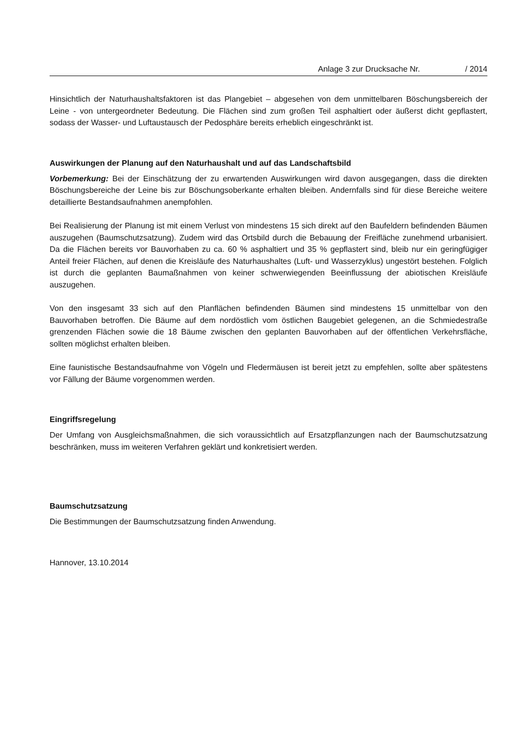Anlage 3 zur Drucksache Nr. / 2014
Hinsichtlich der Naturhaushaltsfaktoren ist das Plangebiet – abgesehen von dem unmittelbaren Böschungsbereich der Leine - von untergeordneter Bedeutung. Die Flächen sind zum großen Teil asphaltiert oder äußerst dicht gepflastert, sodass der Wasser- und Luftaustausch der Pedosphäre bereits erheblich eingeschränkt ist.
Auswirkungen der Planung auf den Naturhaushalt und auf das Landschaftsbild
Vorbemerkung: Bei der Einschätzung der zu erwartenden Auswirkungen wird davon ausgegangen, dass die direkten Böschungsbereiche der Leine bis zur Böschungsoberkante erhalten bleiben. Andernfalls sind für diese Bereiche weitere detaillierte Bestandsaufnahmen anempfohlen.
Bei Realisierung der Planung ist mit einem Verlust von mindestens 15 sich direkt auf den Baufeldern befindenden Bäumen auszugehen (Baumschutzsatzung). Zudem wird das Ortsbild durch die Bebauung der Freifläche zunehmend urbanisiert. Da die Flächen bereits vor Bauvorhaben zu ca. 60 % asphaltiert und 35 % gepflastert sind, bleib nur ein geringfügiger Anteil freier Flächen, auf denen die Kreisläufe des Naturhaushaltes (Luft- und Wasserzyklus) ungestört bestehen. Folglich ist durch die geplanten Baumaßnahmen von keiner schwerwiegenden Beeinflussung der abiotischen Kreisläufe auszugehen.
Von den insgesamt 33 sich auf den Planflächen befindenden Bäumen sind mindestens 15 unmittelbar von den Bauvorhaben betroffen. Die Bäume auf dem nordöstlich vom östlichen Baugebiet gelegenen, an die Schmiedestraße grenzenden Flächen sowie die 18 Bäume zwischen den geplanten Bauvorhaben auf der öffentlichen Verkehrsfläche, sollten möglichst erhalten bleiben.
Eine faunistische Bestandsaufnahme von Vögeln und Fledermäusen ist bereit jetzt zu empfehlen, sollte aber spätestens vor Fällung der Bäume vorgenommen werden.
Eingriffsregelung
Der Umfang von Ausgleichsmaßnahmen, die sich voraussichtlich auf Ersatzpflanzungen nach der Baumschutzsatzung beschränken, muss im weiteren Verfahren geklärt und konkretisiert werden.
Baumschutzsatzung
Die Bestimmungen der Baumschutzsatzung finden Anwendung.
Hannover, 13.10.2014